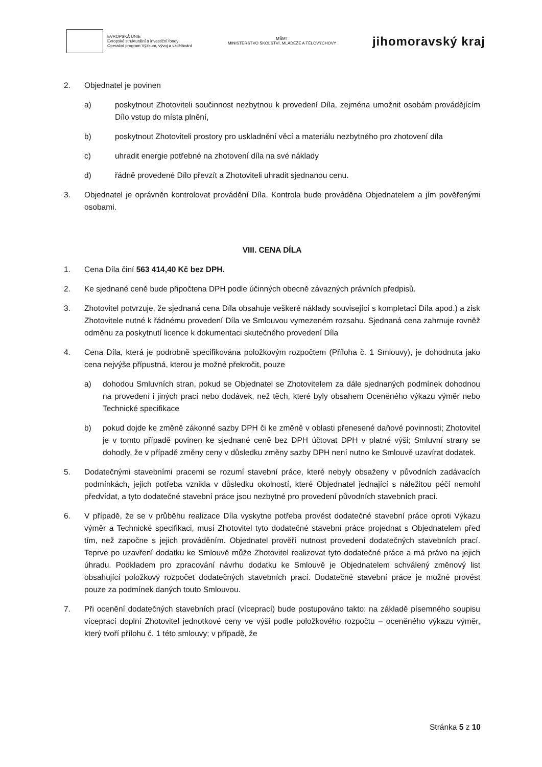EVROPSKÁ UNIE
Evropské strukturální a investiční fondy
Operační program Výzkum, vývoj a vzdělávání
MŠMT
MINISTERSTVO ŠKOLSTVÍ, MLÁDEŽE A TĚLOVÝCHOVY
jihomoravský kraj
2. Objednatel je povinen
a) poskytnout Zhotoviteli součinnost nezbytnou k provedení Díla, zejména umožnit osobám provádějícím Dílo vstup do místa plnění,
b) poskytnout Zhotoviteli prostory pro uskladnění věcí a materiálu nezbytného pro zhotovení díla
c) uhradit energie potřebné na zhotovení díla na své náklady
d) řádně provedené Dílo převzít a Zhotoviteli uhradit sjednanou cenu.
3. Objednatel je oprávněn kontrolovat provádění Díla. Kontrola bude prováděna Objednatelem a jím pověřenými osobami.
VIII. CENA DÍLA
1. Cena Díla činí 563 414,40 Kč bez DPH.
2. Ke sjednané ceně bude připočtena DPH podle účinných obecně závazných právních předpisů.
3. Zhotovitel potvrzuje, že sjednaná cena Díla obsahuje veškeré náklady související s kompletací Díla apod.) a zisk Zhotovitele nutné k řádnému provedení Díla ve Smlouvou vymezeném rozsahu. Sjednaná cena zahrnuje rovněž odměnu za poskytnutí licence k dokumentaci skutečného provedení Díla
4. Cena Díla, která je podrobně specifikována položkovým rozpočtem (Příloha č. 1 Smlouvy), je dohodnuta jako cena nejvýše přípustná, kterou je možné překročit, pouze
a) dohodou Smluvních stran, pokud se Objednatel se Zhotovitelem za dále sjednaných podmínek dohodnou na provedení i jiných prací nebo dodávek, než těch, které byly obsahem Oceněného výkazu výměr nebo Technické specifikace
b) pokud dojde ke změně zákonné sazby DPH či ke změně v oblasti přenesené daňové povinnosti; Zhotovitel je v tomto případě povinen ke sjednané ceně bez DPH účtovat DPH v platné výši; Smluvní strany se dohodly, že v případě změny ceny v důsledku změny sazby DPH není nutno ke Smlouvě uzavírat dodatek.
5. Dodatečnými stavebními pracemi se rozumí stavební práce, které nebyly obsaženy v původních zadávacích podmínkách, jejich potřeba vznikla v důsledku okolností, které Objednatel jednající s náležitou péčí nemohl předvídat, a tyto dodatečné stavební práce jsou nezbytné pro provedení původních stavebních prací.
6. V případě, že se v průběhu realizace Díla vyskytne potřeba provést dodatečné stavební práce oproti Výkazu výměr a Technické specifikaci, musí Zhotovitel tyto dodatečné stavební práce projednat s Objednatelem před tím, než započne s jejich prováděním. Objednatel prověří nutnost provedení dodatečných stavebních prací. Teprve po uzavření dodatku ke Smlouvě může Zhotovitel realizovat tyto dodatečné práce a má právo na jejich úhradu. Podkladem pro zpracování návrhu dodatku ke Smlouvě je Objednatelem schválený změnový list obsahující položkový rozpočet dodatečných stavebních prací. Dodatečné stavební práce je možné provést pouze za podmínek daných touto Smlouvou.
7. Při ocenění dodatečných stavebních prací (víceprací) bude postupováno takto: na základě písemného soupisu víceprací doplní Zhotovitel jednotkové ceny ve výši podle položkového rozpočtu – oceněného výkazu výměr, který tvoří přílohu č. 1 této smlouvy; v případě, že
Stránka 5 z 10